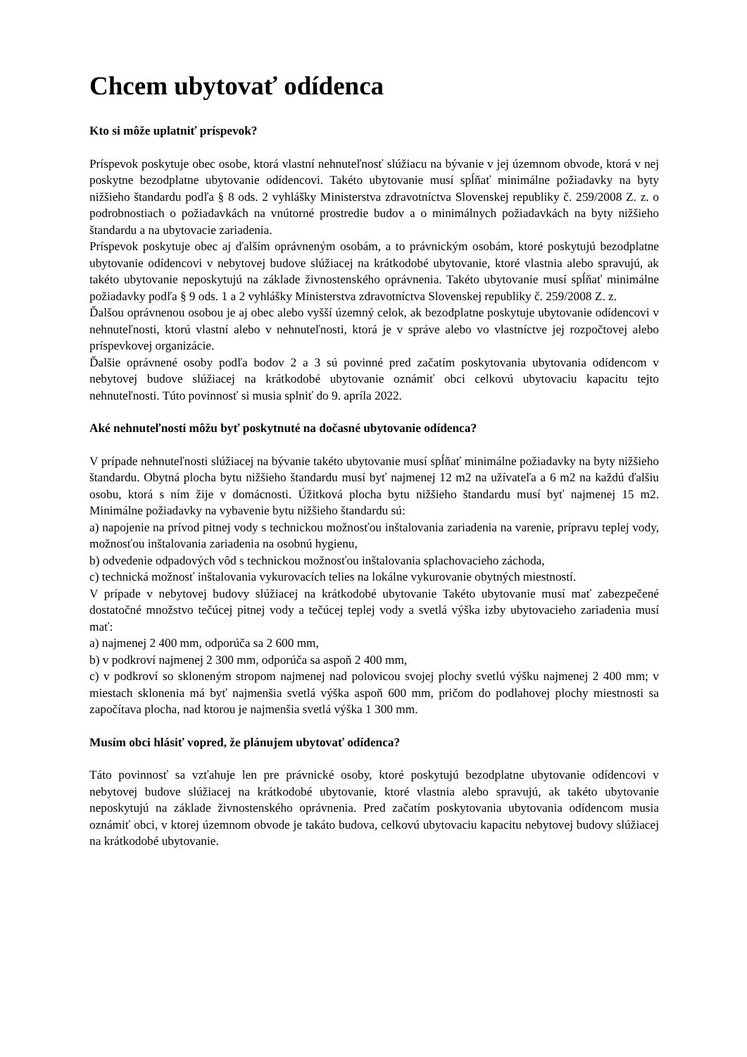Chcem ubytovať odídenca
Kto si môže uplatniť príspevok?
Príspevok poskytuje obec osobe, ktorá vlastní nehnuteľnosť slúžiacu na bývanie v jej územnom obvode, ktorá v nej poskytne bezodplatne ubytovanie odídencovi. Takéto ubytovanie musí spĺňať minimálne požiadavky na byty nižšieho štandardu podľa § 8 ods. 2 vyhlášky Ministerstva zdravotníctva Slovenskej republiky č. 259/2008 Z. z. o podrobnostiach o požiadavkách na vnútorné prostredie budov a o minimálnych požiadavkách na byty nižšieho štandardu a na ubytovacie zariadenia.
Príspevok poskytuje obec aj ďalším oprávneným osobám, a to právnickým osobám, ktoré poskytujú bezodplatne ubytovanie odídencovi v nebytovej budove slúžiacej na krátkodobé ubytovanie, ktoré vlastnia alebo spravujú, ak takéto ubytovanie neposkytujú na základe živnostenského oprávnenia. Takéto ubytovanie musí spĺňať minimálne požiadavky podľa § 9 ods. 1 a 2 vyhlášky Ministerstva zdravotníctva Slovenskej republiky č. 259/2008 Z. z.
Ďalšou oprávnenou osobou je aj obec alebo vyšší územný celok, ak bezodplatne poskytuje ubytovanie odídencovi v nehnuteľnosti, ktorú vlastní alebo v nehnuteľnosti, ktorá je v správe alebo vo vlastníctve jej rozpočtovej alebo príspevkovej organizácie.
Ďalšie oprávnené osoby podľa bodov 2 a 3 sú povinné pred začatím poskytovania ubytovania odídencom v nebytovej budove slúžiacej na krátkodobé ubytovanie oznámiť obci celkovú ubytovaciu kapacitu tejto nehnuteľnosti. Túto povinnosť si musia splniť do 9. apríla 2022.
Aké nehnuteľnosti môžu byť poskytnuté na dočasné ubytovanie odídenca?
V prípade nehnuteľnosti slúžiacej na bývanie takéto ubytovanie musí spĺňať minimálne požiadavky na byty nižšieho štandardu. Obytná plocha bytu nižšieho štandardu musí byť najmenej 12 m2 na užívateľa a 6 m2 na každú ďalšiu osobu, ktorá s ním žije v domácnosti. Úžitková plocha bytu nižšieho štandardu musí byť najmenej 15 m2. Minimálne požiadavky na vybavenie bytu nižšieho štandardu sú:
a) napojenie na prívod pitnej vody s technickou možnosťou inštalovania zariadenia na varenie, prípravu teplej vody, možnosťou inštalovania zariadenia na osobnú hygienu,
b) odvedenie odpadových vôd s technickou možnosťou inštalovania splachovacieho záchoda,
c) technická možnosť inštalovania vykurovacích telies na lokálne vykurovanie obytných miestností.
V prípade v nebytovej budovy slúžiacej na krátkodobé ubytovanie Takéto ubytovanie musí mať zabezpečené dostatočné množstvo tečúcej pitnej vody a tečúcej teplej vody a svetlá výška izby ubytovacieho zariadenia musí mať:
a) najmenej 2 400 mm, odporúča sa 2 600 mm,
b) v podkroví najmenej 2 300 mm, odporúča sa aspoň 2 400 mm,
c) v podkroví so skloneným stropom najmenej nad polovicou svojej plochy svetlú výšku najmenej 2 400 mm; v miestach sklonenia má byť najmenšia svetlá výška aspoň 600 mm, pričom do podlahovej plochy miestnosti sa započítava plocha, nad ktorou je najmenšia svetlá výška 1 300 mm.
Musím obci hlásiť vopred, že plánujem ubytovať odídenca?
Táto povinnosť sa vzťahuje len pre právnické osoby, ktoré poskytujú bezodplatne ubytovanie odídencovi v nebytovej budove slúžiacej na krátkodobé ubytovanie, ktoré vlastnia alebo spravujú, ak takéto ubytovanie neposkytujú na základe živnostenského oprávnenia. Pred začatím poskytovania ubytovania odídencom musia oznámiť obci, v ktorej územnom obvode je takáto budova, celkovú ubytovaciu kapacitu nebytovej budovy slúžiacej na krátkodobé ubytovanie.